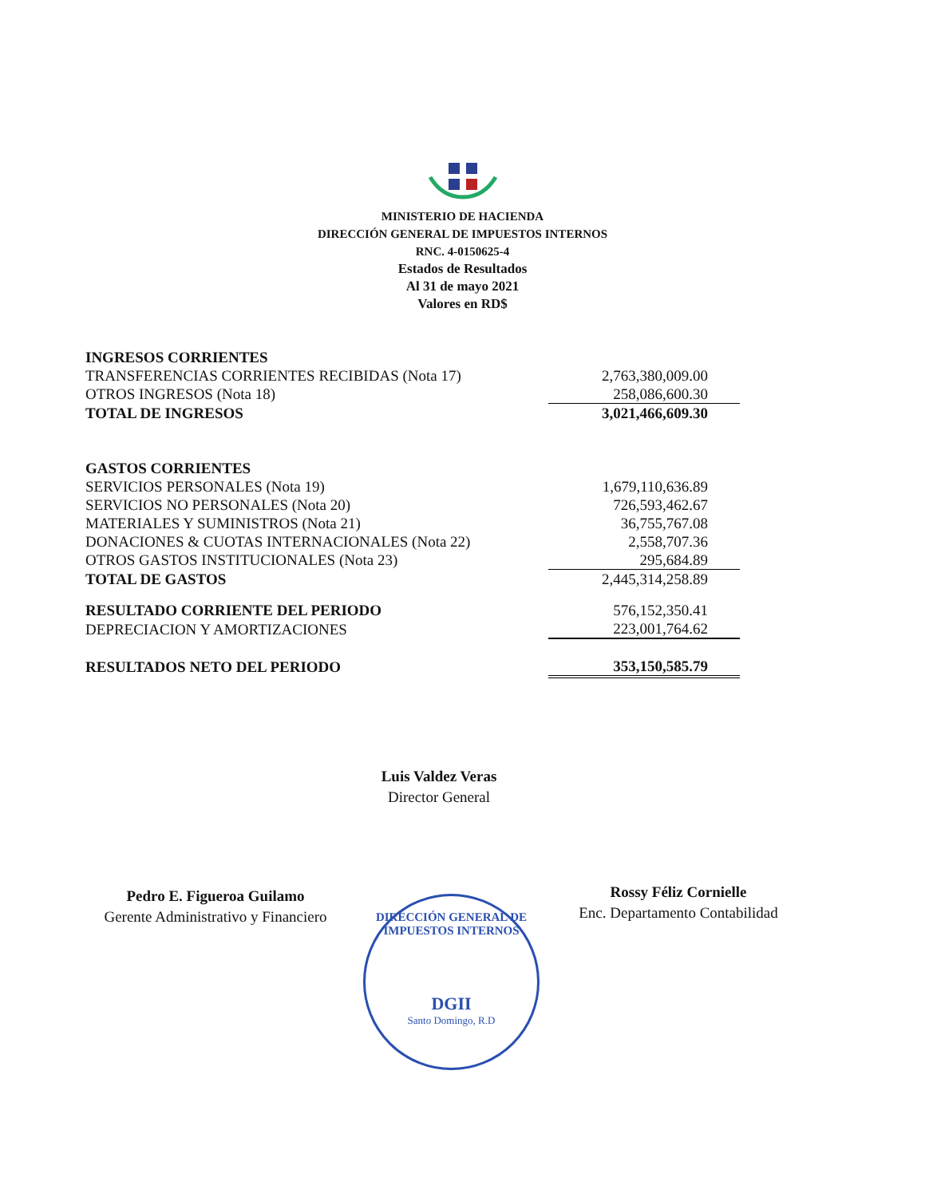MINISTERIO DE HACIENDA
DIRECCIÓN GENERAL DE IMPUESTOS INTERNOS
RNC. 4-0150625-4
Estados de Resultados
Al 31 de mayo 2021
Valores en RD$
| INGRESOS CORRIENTES | |
| TRANSFERENCIAS CORRIENTES RECIBIDAS (Nota 17) | 2,763,380,009.00 |
| OTROS INGRESOS (Nota 18) | 258,086,600.30 |
| TOTAL DE INGRESOS | 3,021,466,609.30 |
| GASTOS CORRIENTES | |
| SERVICIOS PERSONALES (Nota 19) | 1,679,110,636.89 |
| SERVICIOS NO PERSONALES (Nota 20) | 726,593,462.67 |
| MATERIALES Y SUMINISTROS (Nota 21) | 36,755,767.08 |
| DONACIONES & CUOTAS INTERNACIONALES (Nota 22) | 2,558,707.36 |
| OTROS GASTOS INSTITUCIONALES (Nota 23) | 295,684.89 |
| TOTAL DE GASTOS | 2,445,314,258.89 |
| RESULTADO CORRIENTE DEL PERIODO | 576,152,350.41 |
| DEPRECIACION Y AMORTIZACIONES | 223,001,764.62 |
| RESULTADOS NETO DEL PERIODO | 353,150,585.79 |
Luis Valdez Veras
Director General
Pedro E. Figueroa Guilamo
Gerente Administrativo y Financiero
Rossy Féliz Cornielle
Enc. Departamento Contabilidad
DIRECCIÓN GENERAL DE IMPUESTOS INTERNOS
DGII
Santo Domingo, R.D